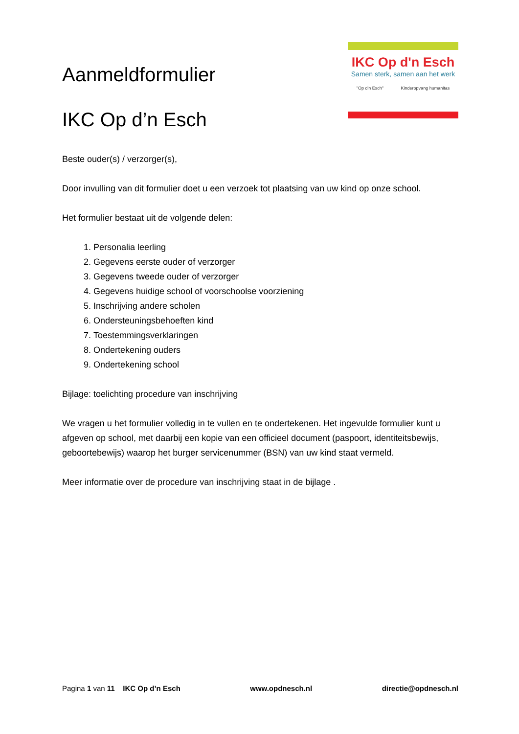Aanmeldformulier
IKC Op d’n Esch
IKC Op d'n Esch
Samen sterk, samen aan het werk
"Op d'n Esch" Kinderopvang humanitas
Beste ouder(s) / verzorger(s),
Door invulling van dit formulier doet u een verzoek tot plaatsing van uw kind op onze school.
Het formulier bestaat uit de volgende delen:
1. Personalia leerling
2. Gegevens eerste ouder of verzorger
3. Gegevens tweede ouder of verzorger
4. Gegevens huidige school of voorschoolse voorziening
5. Inschrijving andere scholen
6. Ondersteuningsbehoeften kind
7. Toestemmingsverklaringen
8. Ondertekening ouders
9. Ondertekening school
Bijlage: toelichting procedure van inschrijving
We vragen u het formulier volledig in te vullen en te ondertekenen. Het ingevulde formulier kunt u afgeven op school, met daarbij een kopie van een officieel document (paspoort, identiteitsbewijs, geboortebewijs) waarop het burger servicenummer (BSN) van uw kind staat vermeld.
Meer informatie over de procedure van inschrijving staat in de bijlage .
Pagina 1 van 11 IKC Op d’n Esch www.opdnesch.nl directie@opdnesch.nl